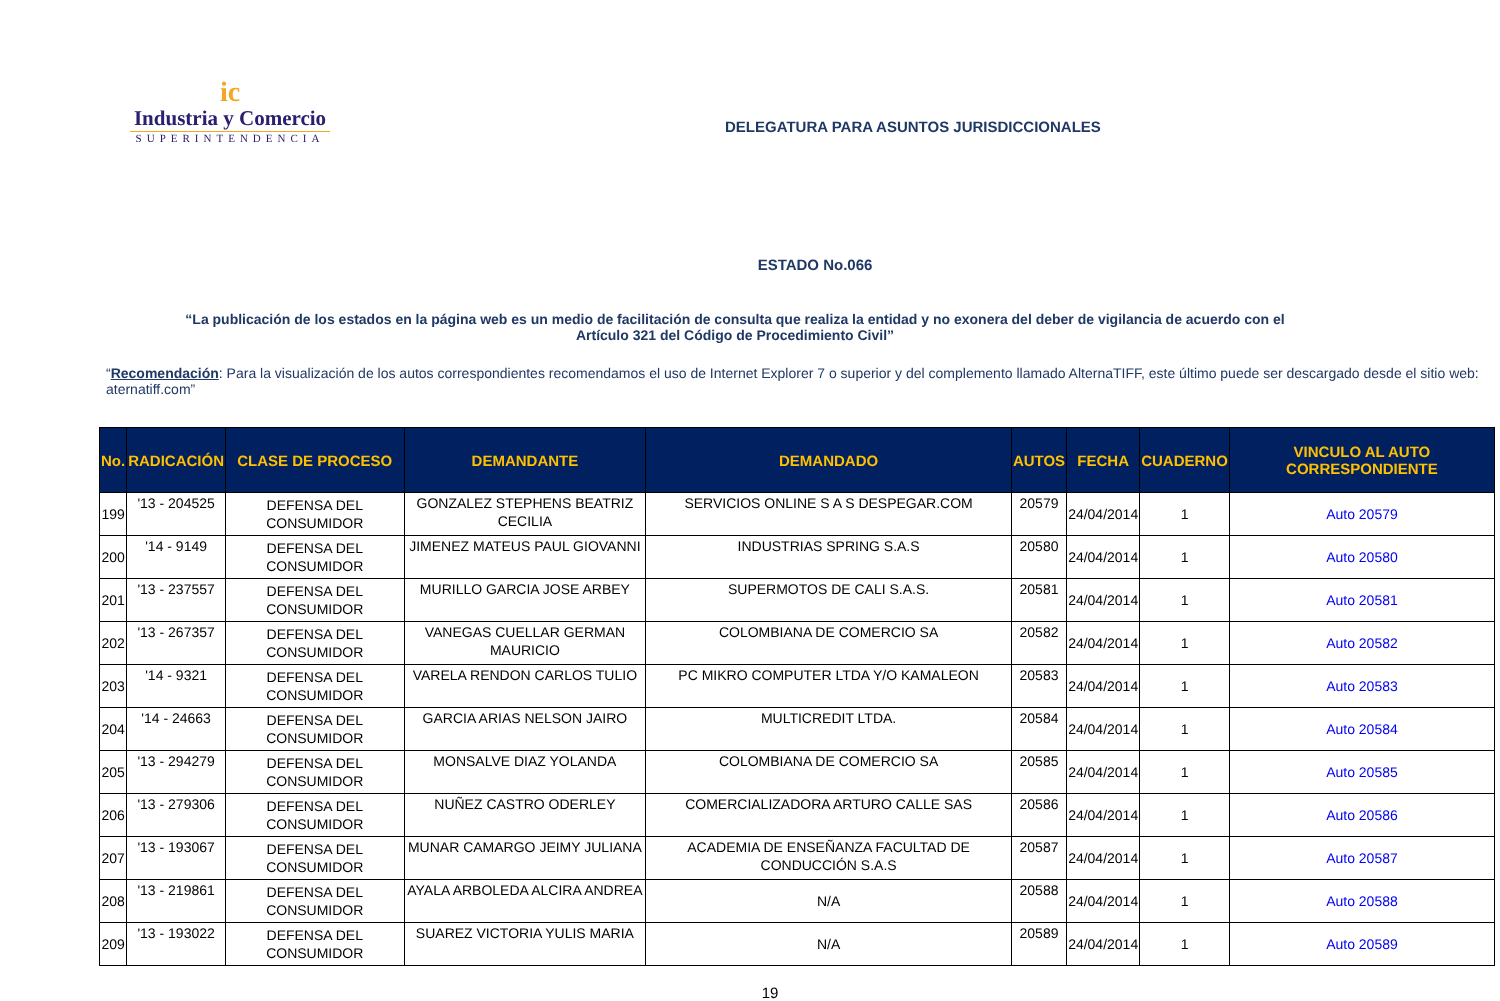ic
Industria y Comercio
SUPERINTENDENCIA
DELEGATURA PARA ASUNTOS JURISDICCIONALES
ESTADO No.066
“La publicación de los estados en la página web es un medio de facilitación de consulta que realiza la entidad y no exonera del deber de vigilancia de acuerdo con el Artículo 321 del Código de Procedimiento Civil”
“Recomendación: Para la visualización de los autos correspondientes recomendamos el uso de Internet Explorer 7 o superior y del complemento llamado AlternaTIFF, este último puede ser descargado desde el sitio web: aternatiff.com”
| No. | RADICACIÓN | CLASE DE PROCESO | DEMANDANTE | DEMANDADO | AUTOS | FECHA | CUADERNO | VINCULO AL AUTO CORRESPONDIENTE |
| --- | --- | --- | --- | --- | --- | --- | --- | --- |
| 199 | '13 - 204525 | DEFENSA DEL CONSUMIDOR | GONZALEZ STEPHENS BEATRIZ CECILIA | SERVICIOS ONLINE S A S DESPEGAR.COM | 20579 | 24/04/2014 | 1 | Auto 20579 |
| 200 | '14 - 9149 | DEFENSA DEL CONSUMIDOR | JIMENEZ MATEUS PAUL GIOVANNI | INDUSTRIAS SPRING S.A.S | 20580 | 24/04/2014 | 1 | Auto 20580 |
| 201 | '13 - 237557 | DEFENSA DEL CONSUMIDOR | MURILLO GARCIA JOSE ARBEY | SUPERMOTOS DE CALI S.A.S. | 20581 | 24/04/2014 | 1 | Auto 20581 |
| 202 | '13 - 267357 | DEFENSA DEL CONSUMIDOR | VANEGAS CUELLAR GERMAN MAURICIO | COLOMBIANA DE COMERCIO SA | 20582 | 24/04/2014 | 1 | Auto 20582 |
| 203 | '14 - 9321 | DEFENSA DEL CONSUMIDOR | VARELA RENDON CARLOS TULIO | PC MIKRO COMPUTER LTDA Y/O KAMALEON | 20583 | 24/04/2014 | 1 | Auto 20583 |
| 204 | '14 - 24663 | DEFENSA DEL CONSUMIDOR | GARCIA ARIAS NELSON JAIRO | MULTICREDIT LTDA. | 20584 | 24/04/2014 | 1 | Auto 20584 |
| 205 | '13 - 294279 | DEFENSA DEL CONSUMIDOR | MONSALVE DIAZ YOLANDA | COLOMBIANA DE COMERCIO SA | 20585 | 24/04/2014 | 1 | Auto 20585 |
| 206 | '13 - 279306 | DEFENSA DEL CONSUMIDOR | NUÑEZ CASTRO ODERLEY | COMERCIALIZADORA ARTURO CALLE SAS | 20586 | 24/04/2014 | 1 | Auto 20586 |
| 207 | '13 - 193067 | DEFENSA DEL CONSUMIDOR | MUNAR CAMARGO JEIMY JULIANA | ACADEMIA DE ENSEÑANZA FACULTAD DE CONDUCCIÓN S.A.S | 20587 | 24/04/2014 | 1 | Auto 20587 |
| 208 | '13 - 219861 | DEFENSA DEL CONSUMIDOR | AYALA ARBOLEDA ALCIRA ANDREA | N/A | 20588 | 24/04/2014 | 1 | Auto 20588 |
| 209 | '13 - 193022 | DEFENSA DEL CONSUMIDOR | SUAREZ VICTORIA YULIS MARIA | N/A | 20589 | 24/04/2014 | 1 | Auto 20589 |
19